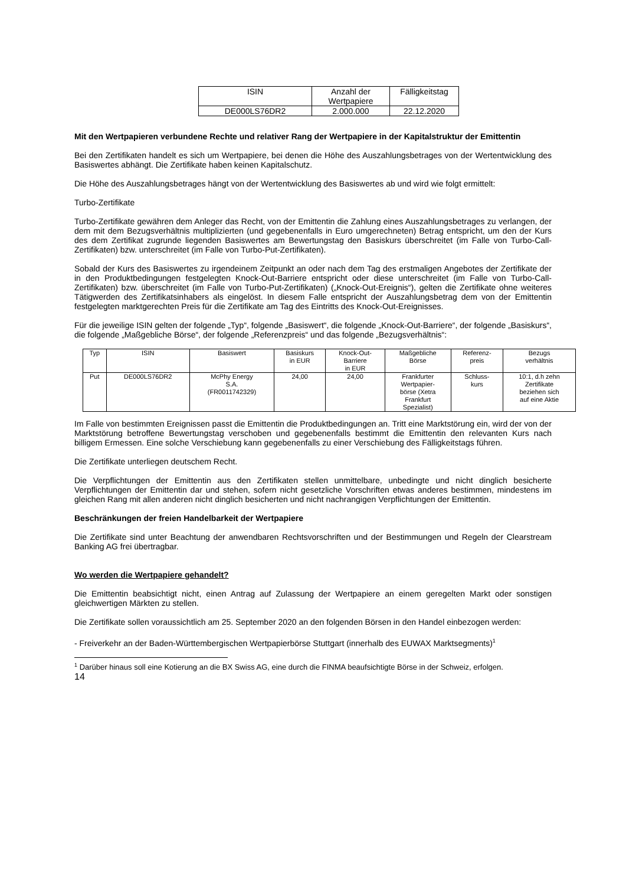| ISIN | Anzahl der Wertpapiere | Fälligkeitstag |
| DE000LS76DR2 | 2.000.000 | 22.12.2020 |
Mit den Wertpapieren verbundene Rechte und relativer Rang der Wertpapiere in der Kapitalstruktur der Emittentin
Bei den Zertifikaten handelt es sich um Wertpapiere, bei denen die Höhe des Auszahlungsbetrages von der Wertentwicklung des Basiswertes abhängt. Die Zertifikate haben keinen Kapitalschutz.
Die Höhe des Auszahlungsbetrages hängt von der Wertentwicklung des Basiswertes ab und wird wie folgt ermittelt:
Turbo-Zertifikate
Turbo-Zertifikate gewähren dem Anleger das Recht, von der Emittentin die Zahlung eines Auszahlungsbetrages zu verlangen, der dem mit dem Bezugsverhältnis multiplizierten (und gegebenenfalls in Euro umgerechneten) Betrag entspricht, um den der Kurs des dem Zertifikat zugrunde liegenden Basiswertes am Bewertungstag den Basiskurs überschreitet (im Falle von Turbo-Call-Zertifikaten) bzw. unterschreitet (im Falle von Turbo-Put-Zertifikaten).
Sobald der Kurs des Basiswertes zu irgendeinem Zeitpunkt an oder nach dem Tag des erstmaligen Angebotes der Zertifikate der in den Produktbedingungen festgelegten Knock-Out-Barriere entspricht oder diese unterschreitet (im Falle von Turbo-Call-Zertifikaten) bzw. überschreitet (im Falle von Turbo-Put-Zertifikaten) („Knock-Out-Ereignis“), gelten die Zertifikate ohne weiteres Tätigwerden des Zertifikatsinhabers als eingelöst. In diesem Falle entspricht der Auszahlungsbetrag dem von der Emittentin festgelegten marktgerechten Preis für die Zertifikate am Tag des Eintritts des Knock-Out-Ereignisses.
Für die jeweilige ISIN gelten der folgende „Typ“, folgende „Basiswert“, die folgende „Knock-Out-Barriere“, der folgende „Basiskurs“, die folgende „Maßgebliche Börse“, der folgende „Referenzpreis“ und das folgende „Bezugsverhältnis“:
| Typ | ISIN | Basiswert | Basiskurs in EUR | Knock-Out- Barriere in EUR | Maßgebliche Börse | Referenz- preis | Bezugs verhältnis |
| Put | DE000LS76DR2 | McPhy Energy S.A. (FR0011742329) | 24,00 | 24,00 | Frankfurter Wertpapier- börse (Xetra Frankfurt Spezialist) | Schluss- kurs | 10:1, d.h zehn Zertifikate beziehen sich auf eine Aktie |
Im Falle von bestimmten Ereignissen passt die Emittentin die Produktbedingungen an. Tritt eine Marktstörung ein, wird der von der Marktstörung betroffene Bewertungstag verschoben und gegebenenfalls bestimmt die Emittentin den relevanten Kurs nach billigem Ermessen. Eine solche Verschiebung kann gegebenenfalls zu einer Verschiebung des Fälligkeitstags führen.
Die Zertifikate unterliegen deutschem Recht.
Die Verpflichtungen der Emittentin aus den Zertifikaten stellen unmittelbare, unbedingte und nicht dinglich besicherte Verpflichtungen der Emittentin dar und stehen, sofern nicht gesetzliche Vorschriften etwas anderes bestimmen, mindestens im gleichen Rang mit allen anderen nicht dinglich besicherten und nicht nachrangigen Verpflichtungen der Emittentin.
Beschränkungen der freien Handelbarkeit der Wertpapiere
Die Zertifikate sind unter Beachtung der anwendbaren Rechtsvorschriften und der Bestimmungen und Regeln der Clearstream Banking AG frei übertragbar.
Wo werden die Wertpapiere gehandelt?
Die Emittentin beabsichtigt nicht, einen Antrag auf Zulassung der Wertpapiere an einem geregelten Markt oder sonstigen gleichwertigen Märkten zu stellen.
Die Zertifikate sollen voraussichtlich am 25. September 2020 an den folgenden Börsen in den Handel einbezogen werden:
- Freiverkehr an der Baden-Württembergischen Wertpapierbörse Stuttgart (innerhalb des EUWAX Marktsegments)<sup>1</sup>
<sup>1</sup> Darüber hinaus soll eine Kotierung an die BX Swiss AG, eine durch die FINMA beaufsichtigte Börse in der Schweiz, erfolgen.
14